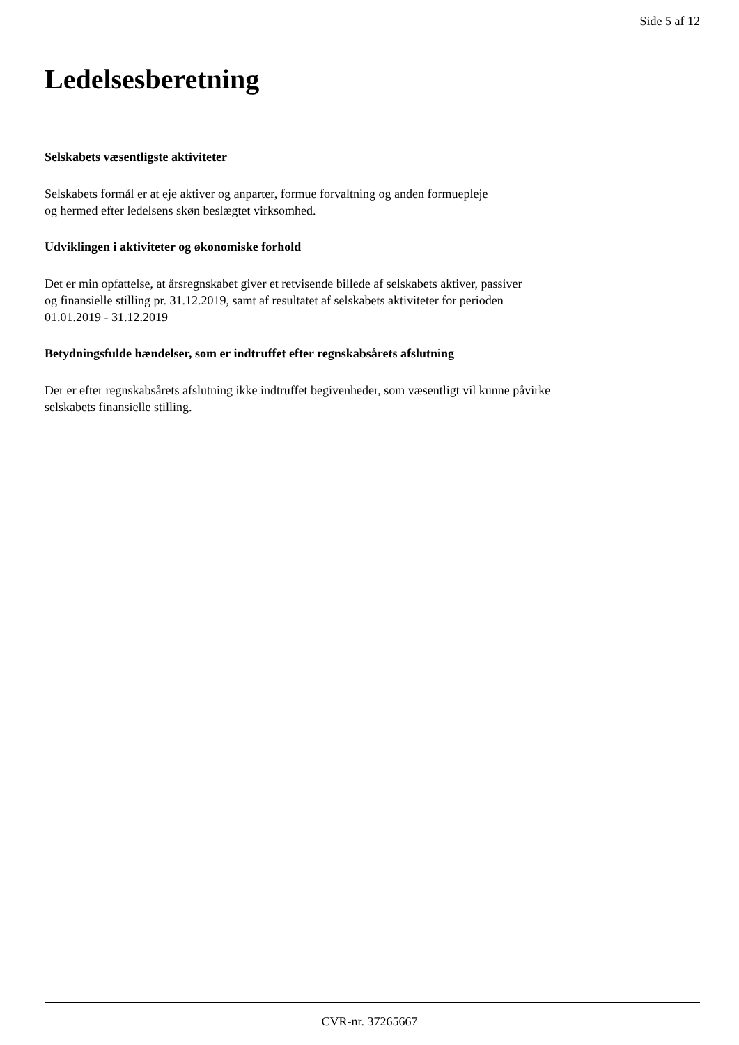Side 5 af 12
Ledelsesberetning
Selskabets væsentligste aktiviteter
Selskabets formål er at eje aktiver og anparter, formue forvaltning og anden formuepleje
og hermed efter ledelsens skøn beslægtet virksomhed.
Udviklingen i aktiviteter og økonomiske forhold
Det er min opfattelse, at årsregnskabet giver et retvisende billede af selskabets aktiver, passiver
og finansielle stilling pr. 31.12.2019, samt af resultatet af selskabets aktiviteter for perioden
01.01.2019 - 31.12.2019
Betydningsfulde hændelser, som er indtruffet efter regnskabsårets afslutning
Der er efter regnskabsårets afslutning ikke indtruffet begivenheder, som væsentligt vil kunne påvirke
selskabets finansielle stilling.
CVR-nr. 37265667